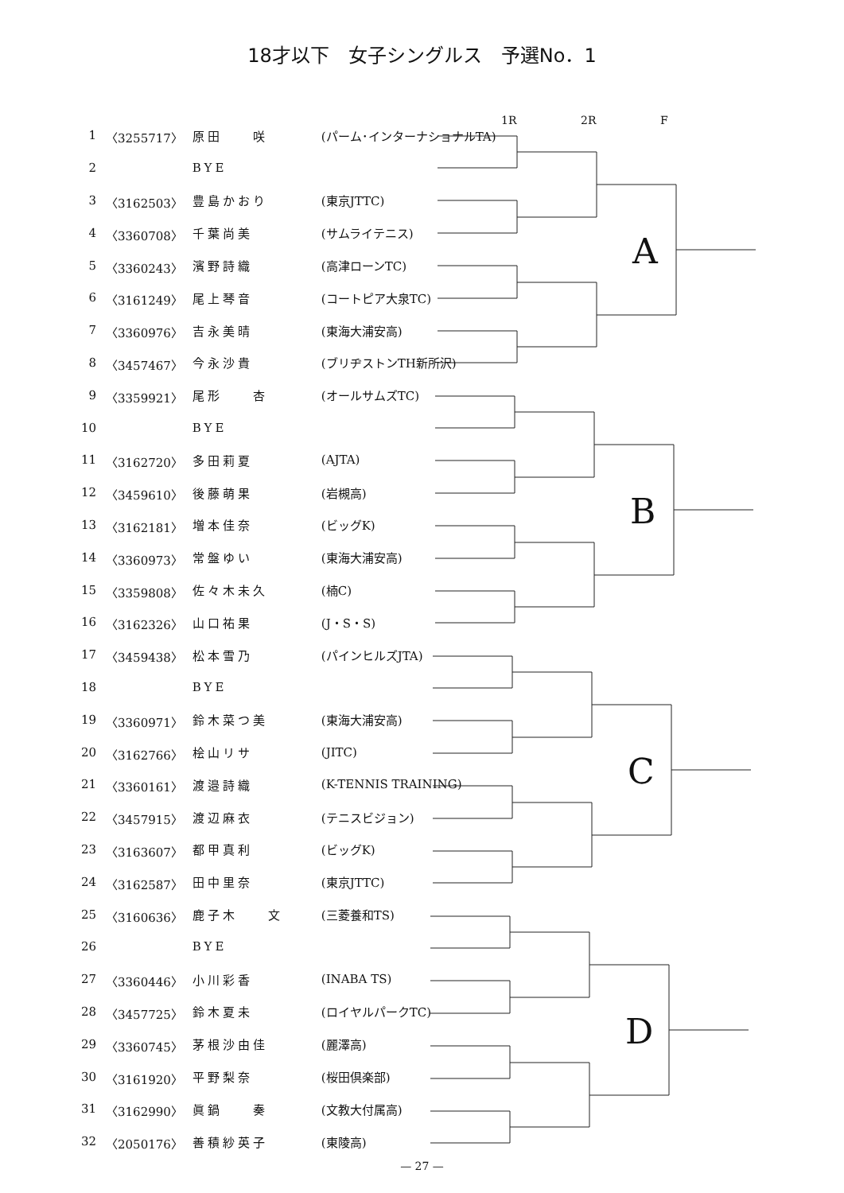18才以下　女子シングルス　予選No．1
1R 2R F
| 1 | 〈3255717〉 | 原田 咲 | (パーム･インターナショナルTA) |
| 2 | | BYE | |
| 3 | 〈3162503〉 | 豊島かおり | (東京JTTC) |
| 4 | 〈3360708〉 | 千葉尚美 | (サムライテニス) |
| 5 | 〈3360243〉 | 濱野詩織 | (高津ローンTC) |
| 6 | 〈3161249〉 | 尾上琴音 | (コートピア大泉TC) |
| 7 | 〈3360976〉 | 吉永美晴 | (東海大浦安高) |
| 8 | 〈3457467〉 | 今永沙貴 | (ブリヂストンTH新所沢) |
| 9 | 〈3359921〉 | 尾形 杏 | (オールサムズTC) |
| 10 | | BYE | |
| 11 | 〈3162720〉 | 多田莉夏 | (AJTA) |
| 12 | 〈3459610〉 | 後藤萌果 | (岩槻高) |
| 13 | 〈3162181〉 | 増本佳奈 | (ビッグK) |
| 14 | 〈3360973〉 | 常盤ゆい | (東海大浦安高) |
| 15 | 〈3359808〉 | 佐々木未久 | (楠C) |
| 16 | 〈3162326〉 | 山口祐果 | (J・S・S) |
| 17 | 〈3459438〉 | 松本雪乃 | (パインヒルズJTA) |
| 18 | | BYE | |
| 19 | 〈3360971〉 | 鈴木菜つ美 | (東海大浦安高) |
| 20 | 〈3162766〉 | 桧山リサ | (JITC) |
| 21 | 〈3360161〉 | 渡邉詩織 | (K-TENNIS TRAINING) |
| 22 | 〈3457915〉 | 渡辺麻衣 | (テニスビジョン) |
| 23 | 〈3163607〉 | 都甲真利 | (ビッグK) |
| 24 | 〈3162587〉 | 田中里奈 | (東京JTTC) |
| 25 | 〈3160636〉 | 鹿子木 文 | (三菱養和TS) |
| 26 | | BYE | |
| 27 | 〈3360446〉 | 小川彩香 | (INABA TS) |
| 28 | 〈3457725〉 | 鈴木夏未 | (ロイヤルパークTC) |
| 29 | 〈3360745〉 | 茅根沙由佳 | (麗澤高) |
| 30 | 〈3161920〉 | 平野梨奈 | (桜田倶楽部) |
| 31 | 〈3162990〉 | 眞鍋 奏 | (文教大付属高) |
| 32 | 〈2050176〉 | 善積紗英子 | (東陵高) |
A
B
C
D
— 27 —